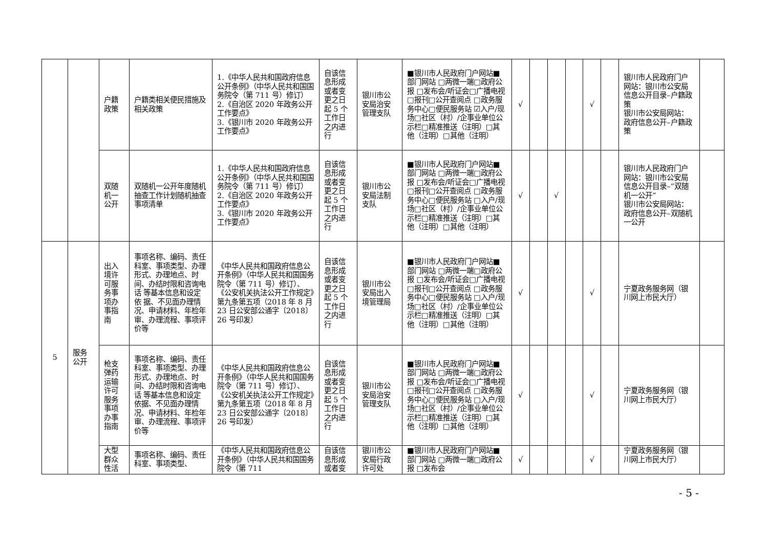| | | 户籍政策 | 户籍类相关便民措施及相关政策 | 1.《中华人民共和国政府信息公开条例》（中华人民共和国国务院令（第 711 号）修订） 2.《自治区 2020 年政务公开工作要点》 3.《银川市 2020 年政务公开工作要点》 | 自该信息形成或者变更之日起 5 个工作日之内进行 | 银川市公安局治安管理支队 | ■银川市人民政府门户网站■部门网站 □两微一端□政府公报 □发布会/听证会□广播电视 □报刊□公开查阅点 □政务服务中心□便民服务站 ☑入户/现场□社区（村）/企事业单位公示栏□精准推送（注明）□其他（注明）□其他（注明） | √ | | | | √ | | 银川市人民政府门户网站：银川市公安局信息公开目录–户籍政策 银川市公安局网站：政府信息公开–户籍政策 | |
| | | 双随机一公开 | 双随机一公开年度随机抽查工作计划随机抽查事项清单 | 1.《中华人民共和国政府信息公开条例》（中华人民共和国国务院令（第 711 号）修订） 2.《自治区 2020 年政务公开工作要点》 3.《银川市 2020 年政务公开工作要点》 | 自该信息形成或者变更之日起 5 个工作日之内进行 | 银川市公安局法制支队 | ■银川市人民政府门户网站■部门网站 □两微一端□政府公报 □发布会/听证会□广播电视 □报刊□公开查阅点 □政务服务中心□便民服务站 □入户/现场□社区（村）/企事业单位公示栏□精准推送（注明）□其他（注明）□其他（注明） | √ | | √ | | | | 银川市人民政府门户网站：银川市公安局信息公开目录–“双随机一公开” 银川市公安局网站：政府信息公开–双随机一公开 | |
| 5 | 服务公开 | 出入境许可服务事项办事指南 | 事项名称、编码、责任科室、事项类型、办理形式、办理地点、时间、办结时限和咨询电话 等基本信息和设定依 据、不见面办理情况、申请材料、年检年审、办理流程、事项评价等 | 《中华人民共和国政府信息公开条例》（中华人民共和国国务院令（第 711 号）修订）、《公安机关执法公开工作规定》第九条第五项（2018 年 8 月 23 日公安部公通字〔2018〕26 号印发） | 自该信息形成或者变更之日起 5 个工作日之内进行 | 银川市公安局出入境管理局 | ■银川市人民政府门户网站■部门网站 □两微一端□政府公报 □发布会/听证会□广播电视 □报刊□公开查阅点 □政务服务中心□便民服务站 □入户/现场□社区（村）/企事业单位公示栏□精准推送（注明）□其他（注明）□其他（注明） | √ | | | | √ | | 宁夏政务服务网（银川网上市民大厅） | |
| | | 枪支弹药运输许可服务事项办事指南 | 事项名称、编码、责任科室、事项类型、办理形式、办理地点、时间、办结时限和咨询电话 等基本信息和设定依据、不见面办理情况、申请材料、年检年审、办理流程、事项评价等 | 《中华人民共和国政府信息公开条例》（中华人民共和国国务院令（第 711 号）修订）、《公安机关执法公开工作规定》第九条第五项（2018 年 8 月 23 日公安部公通字〔2018〕26 号印发） | 自该信息形成或者变更之日起 5 个工作日之内进行 | 银川市公安局治安管理支队 | ■银川市人民政府门户网站■部门网站 □两微一端□政府公报 □发布会/听证会□广播电视 □报刊□公开查阅点 □政务服务中心□便民服务站 □入户/现场□社区（村）/企事业单位公示栏□精准推送（注明）□其他（注明）□其他（注明） | √ | | | | √ | | 宁夏政务服务网（银川网上市民大厅） | |
| | | 大型群众性活 | 事项名称、编码、责任科室、事项类型、 | 《中华人民共和国政府信息公开条例》（中华人民共和国国务院令（第 711 | 自该信息形成或者变 | 银川市公安局行政许可处 | ■银川市人民政府门户网站■部门网站 □两微一端□政府公报 □发布会 | √ | | | | √ | | 宁夏政务服务网（银川网上市民大厅） | |
- 5 -